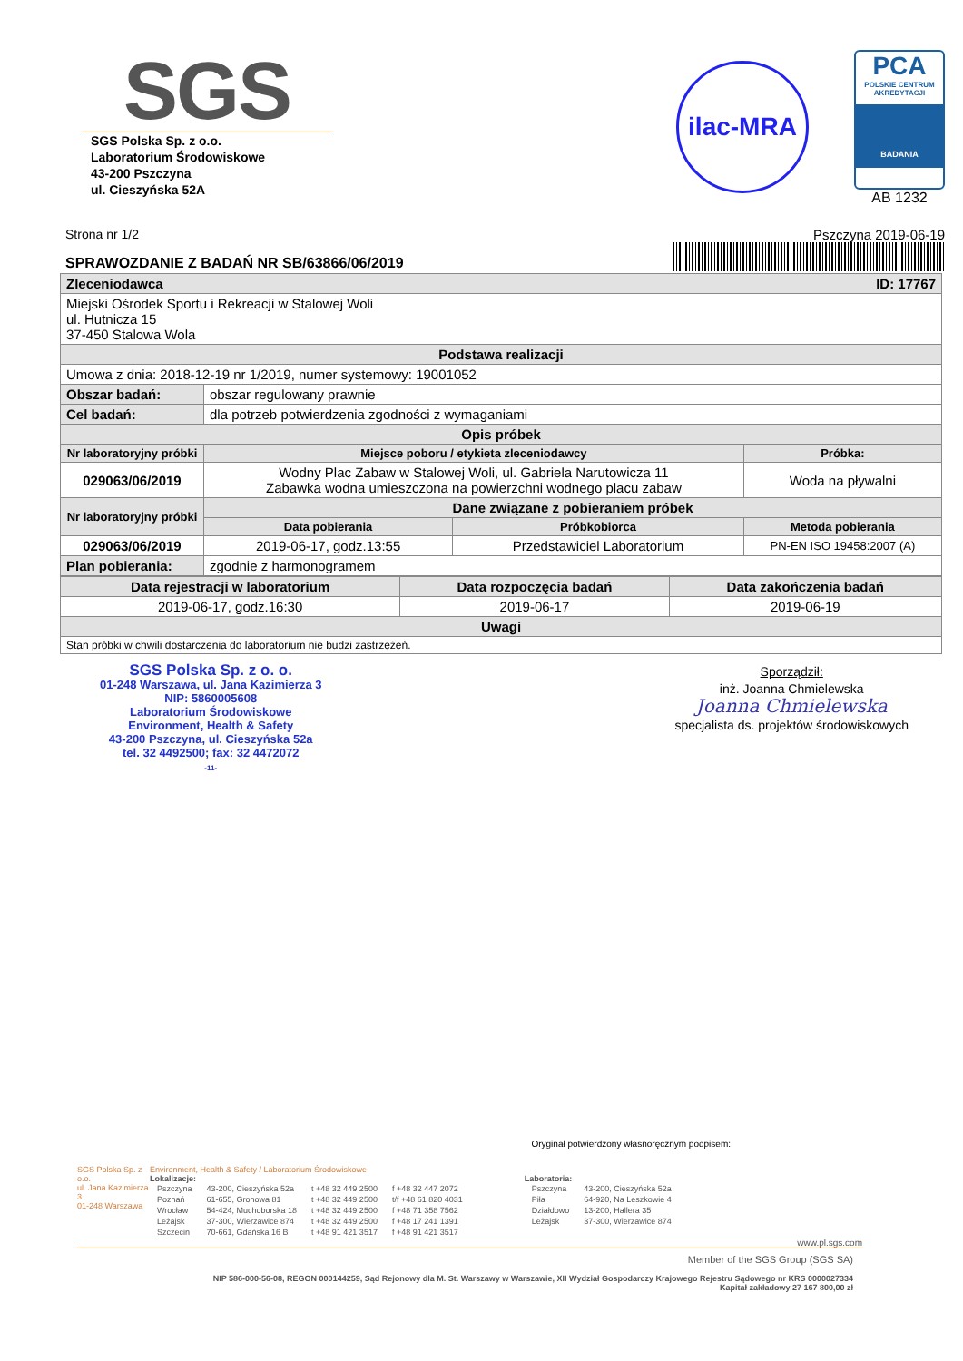SGS
SGS Polska Sp. z o.o.
Laboratorium Środowiskowe
43-200 Pszczyna
ul. Cieszyńska 52A
ilac-MRA
PCA
POLSKIE CENTRUM AKREDYTACJI
BADANIA
AB 1232
Strona nr 1/2 Pszczyna 2019-06-19
SPRAWOZDANIE Z BADAŃ NR SB/63866/06/2019
| Zleceniodawca ID: 17767 | | | |
| --- | --- | --- | --- |
| Miejski Ośrodek Sportu i Rekreacji w Stalowej Woli ul. Hutnicza 15 37-450 Stalowa Wola | | | |
| Podstawa realizacji | | | |
| Umowa z dnia: 2018-12-19 nr 1/2019, numer systemowy: 19001052 | | | |
| Obszar badań: | obszar regulowany prawnie | | |
| Cel badań: | dla potrzeb potwierdzenia zgodności z wymaganiami | | |
| Opis próbek | | | |
| Nr laboratoryjny próbki | Miejsce poboru / etykieta zleceniodawcy | | Próbka: |
| 029063/06/2019 | Wodny Plac Zabaw w Stalowej Woli, ul. Gabriela Narutowicza 11 Zabawka wodna umieszczona na powierzchni wodnego placu zabaw | | Woda na pływalni |
| Nr laboratoryjny próbki | Dane związane z pobieraniem próbek | | |
| | Data pobierania | Próbkobiorca | Metoda pobierania |
| 029063/06/2019 | 2019-06-17, godz.13:55 | Przedstawiciel Laboratorium | PN-EN ISO 19458:2007 (A) |
| Plan pobierania: | zgodnie z harmonogramem | | |
| Data rejestracji w laboratorium | Data rozpoczęcia badań | Data zakończenia badań |
| --- | --- | --- |
| 2019-06-17, godz.16:30 | 2019-06-17 | 2019-06-19 |
| Uwagi | | |
| Stan próbki w chwili dostarczenia do laboratorium nie budzi zastrzeżeń. | | |
SGS Polska Sp. z o. o.
01-248 Warszawa, ul. Jana Kazimierza 3
NIP: 5860005608
Laboratorium Środowiskowe
Environment, Health & Safety
43-200 Pszczyna, ul. Cieszyńska 52a
tel. 32 4492500; fax: 32 4472072
-11-
Sporządził:
inż. Joanna Chmielewska
Joanna Chmielewska
specjalista ds. projektów środowiskowych
Oryginał potwierdzony własnoręcznym podpisem:
SGS Polska Sp. z o.o.
ul. Jana Kazimierza 3
01-248 Warszawa
Environment, Health & Safety / Laboratorium Środowiskowe
Lokalizacje:
| Pszczyna | 43-200, Cieszyńska 52a | t +48 32 449 2500 | f +48 32 447 2072 |
| Poznań | 61-655, Gronowa 81 | t +48 32 449 2500 | t/f +48 61 820 4031 |
| Wrocław | 54-424, Muchoborska 18 | t +48 32 449 2500 | f +48 71 358 7562 |
| Leżajsk | 37-300, Wierzawice 874 | t +48 32 449 2500 | f +48 17 241 1391 |
| Szczecin | 70-661, Gdańska 16 B | t +48 91 421 3517 | f +48 91 421 3517 |
Laboratoria:
| Pszczyna | 43-200, Cieszyńska 52a |
| Piła | 64-920, Na Leszkowie 4 |
| Działdowo | 13-200, Hallera 35 |
| Leżajsk | 37-300, Wierzawice 874 |
www.pl.sgs.com
Member of the SGS Group (SGS SA)
NIP 586-000-56-08, REGON 000144259, Sąd Rejonowy dla M. St. Warszawy w Warszawie, XII Wydział Gospodarczy Krajowego Rejestru Sądowego nr KRS 0000027334
Kapitał zakładowy 27 167 800,00 zł